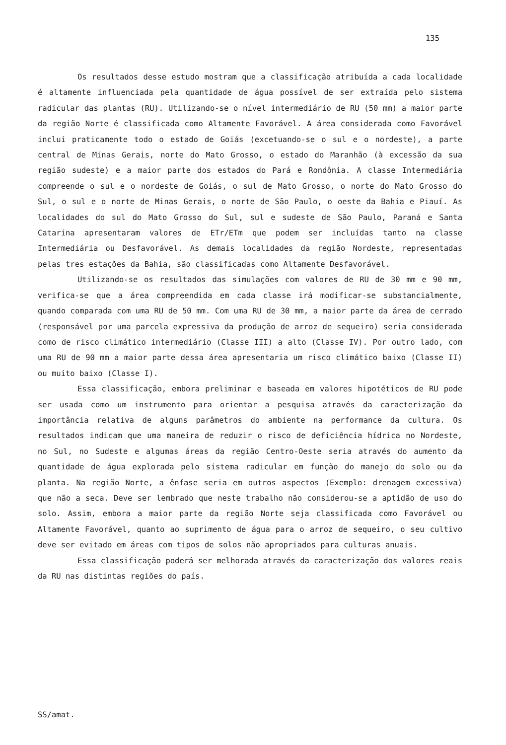135
Os resultados desse estudo mostram que a classificação atribuída a cada localidade é altamente influenciada pela quantidade de água possível de ser extraída pelo sistema radicular das plantas (RU). Utilizando-se o nível intermediário de RU (50 mm) a maior parte da região Norte é classificada como Altamente Favorável. A área considerada como Favorável inclui praticamente todo o estado de Goiás (excetuando-se o sul e o nordeste), a parte central de Minas Gerais, norte do Mato Grosso, o estado do Maranhão (à excessão da sua região sudeste) e a maior parte dos estados do Pará e Rondônia. A classe Intermediária compreende o sul e o nordeste de Goiás, o sul de Mato Grosso, o norte do Mato Grosso do Sul, o sul e o norte de Minas Gerais, o norte de São Paulo, o oeste da Bahia e Piauí. As localidades do sul do Mato Grosso do Sul, sul e sudeste de São Paulo, Paraná e Santa Catarina apresentaram valores de ETr/ETm que podem ser incluídas tanto na classe Intermediária ou Desfavorável. As demais localidades da região Nordeste, representadas pelas tres estações da Bahia, são classificadas como Altamente Desfavorável.
Utilizando-se os resultados das simulações com valores de RU de 30 mm e 90 mm, verifica-se que a área compreendida em cada classe irá modificar-se substancialmente, quando comparada com uma RU de 50 mm. Com uma RU de 30 mm, a maior parte da área de cerrado (responsável por uma parcela expressiva da produção de arroz de sequeiro) seria considerada como de risco climático intermediário (Classe III) a alto (Classe IV). Por outro lado, com uma RU de 90 mm a maior parte dessa área apresentaria um risco climático baixo (Classe II) ou muito baixo (Classe I).
Essa classificação, embora preliminar e baseada em valores hipotéticos de RU pode ser usada como um instrumento para orientar a pesquisa através da caracterização da importância relativa de alguns parâmetros do ambiente na performance da cultura. Os resultados indicam que uma maneira de reduzir o risco de deficiência hídrica no Nordeste, no Sul, no Sudeste e algumas áreas da região Centro-Oeste seria através do aumento da quantidade de água explorada pelo sistema radicular em função do manejo do solo ou da planta. Na região Norte, a ênfase seria em outros aspectos (Exemplo: drenagem excessiva) que não a seca. Deve ser lembrado que neste trabalho não considerou-se a aptidão de uso do solo. Assim, embora a maior parte da região Norte seja classificada como Favorável ou Altamente Favorável, quanto ao suprimento de água para o arroz de sequeiro, o seu cultivo deve ser evitado em áreas com tipos de solos não apropriados para culturas anuais.
Essa classificação poderá ser melhorada através da caracterização dos valores reais da RU nas distintas regiões do país.
SS/amat.